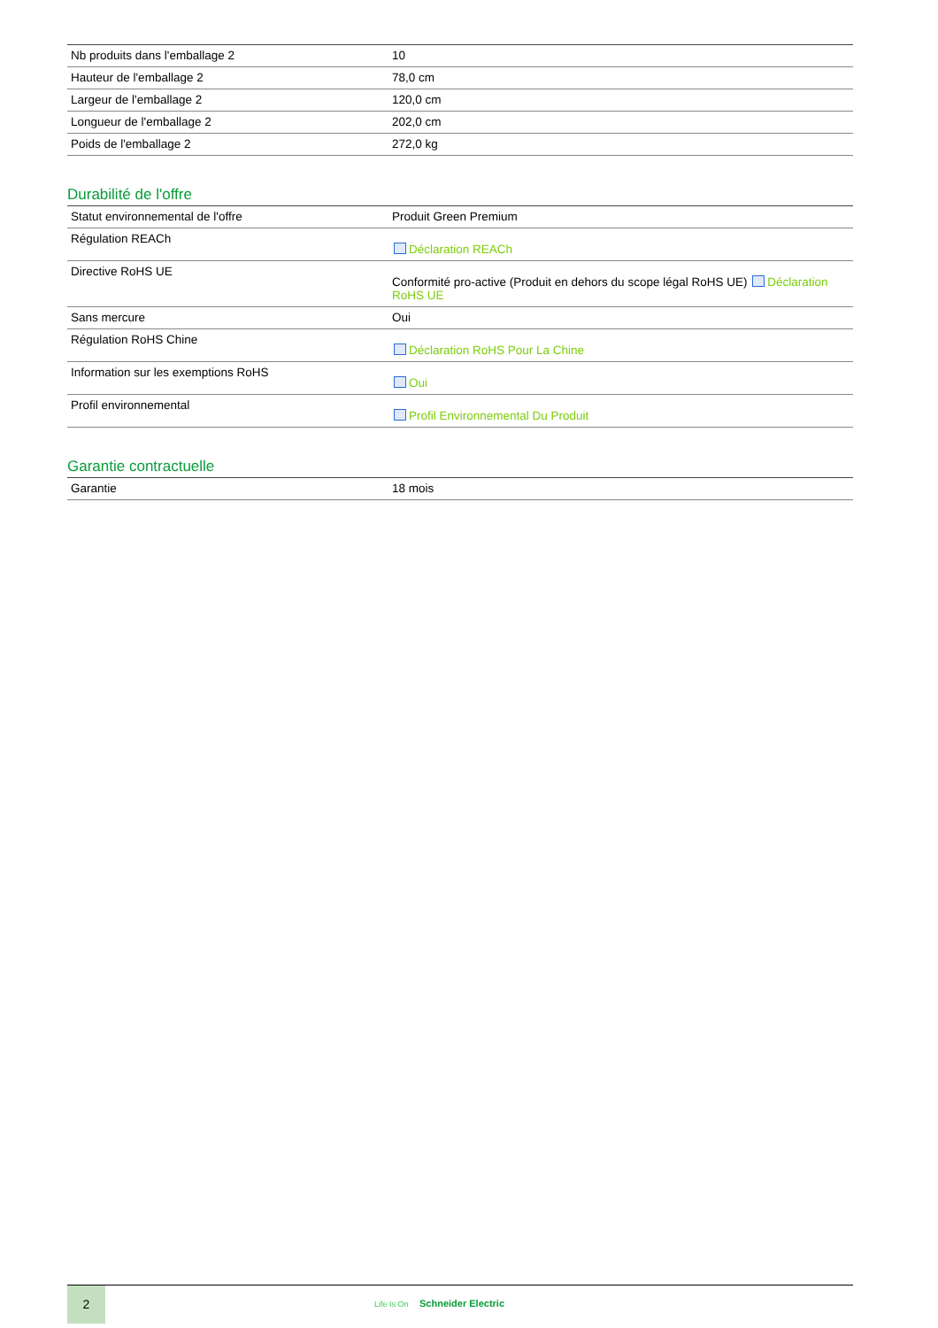| Nb produits dans l'emballage 2 | 10 |
| Hauteur de l'emballage 2 | 78,0 cm |
| Largeur de l'emballage 2 | 120,0 cm |
| Longueur de l'emballage 2 | 202,0 cm |
| Poids de l'emballage 2 | 272,0 kg |
Durabilité de l'offre
| Statut environnemental de l'offre | Produit Green Premium |
| Régulation REACh | Déclaration REACh |
| Directive RoHS UE | Conformité pro-active (Produit en dehors du scope légal RoHS UE) Déclaration RoHS UE |
| Sans mercure | Oui |
| Régulation RoHS Chine | Déclaration RoHS Pour La Chine |
| Information sur les exemptions RoHS | Oui |
| Profil environnemental | Profil Environnemental Du Produit |
Garantie contractuelle
| Garantie | 18 mois |
2
Life Is On Schneider Electric